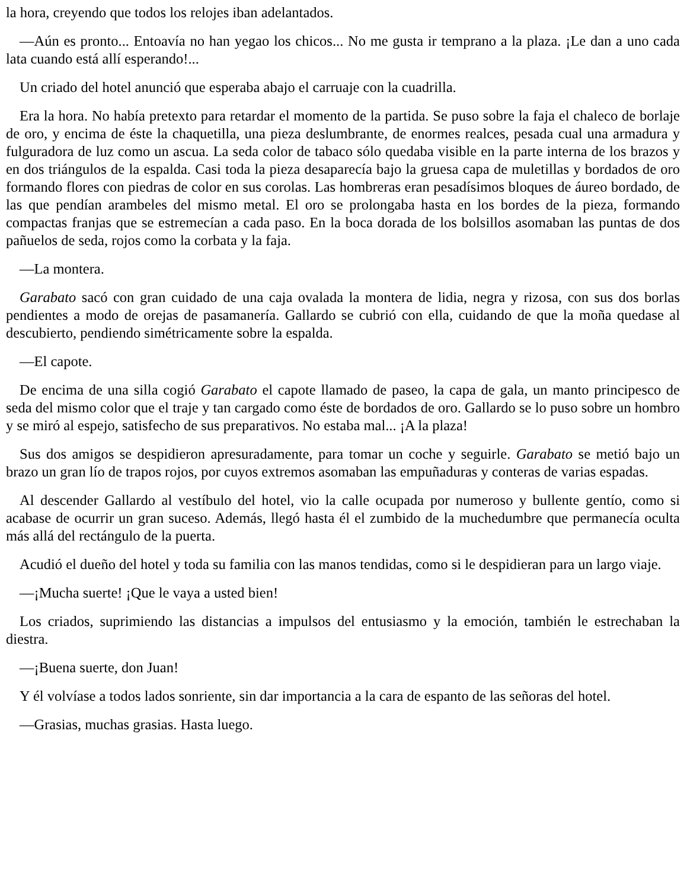la hora, creyendo que todos los relojes iban adelantados.
—Aún es pronto... Entoavía no han yegao los chicos... No me gusta ir temprano a la plaza. ¡Le dan a uno cada lata cuando está allí esperando!...
Un criado del hotel anunció que esperaba abajo el carruaje con la cuadrilla.
Era la hora. No había pretexto para retardar el momento de la partida. Se puso sobre la faja el chaleco de borlaje de oro, y encima de éste la chaquetilla, una pieza deslumbrante, de enormes realces, pesada cual una armadura y fulguradora de luz como un ascua. La seda color de tabaco sólo quedaba visible en la parte interna de los brazos y en dos triángulos de la espalda. Casi toda la pieza desaparecía bajo la gruesa capa de muletillas y bordados de oro formando flores con piedras de color en sus corolas. Las hombreras eran pesadísimos bloques de áureo bordado, de las que pendían arambeles del mismo metal. El oro se prolongaba hasta en los bordes de la pieza, formando compactas franjas que se estremecían a cada paso. En la boca dorada de los bolsillos asomaban las puntas de dos pañuelos de seda, rojos como la corbata y la faja.
—La montera.
Garabato sacó con gran cuidado de una caja ovalada la montera de lidia, negra y rizosa, con sus dos borlas pendientes a modo de orejas de pasamanería. Gallardo se cubrió con ella, cuidando de que la moña quedase al descubierto, pendiendo simétricamente sobre la espalda.
—El capote.
De encima de una silla cogió Garabato el capote llamado de paseo, la capa de gala, un manto principesco de seda del mismo color que el traje y tan cargado como éste de bordados de oro. Gallardo se lo puso sobre un hombro y se miró al espejo, satisfecho de sus preparativos. No estaba mal... ¡A la plaza!
Sus dos amigos se despidieron apresuradamente, para tomar un coche y seguirle. Garabato se metió bajo un brazo un gran lío de trapos rojos, por cuyos extremos asomaban las empuñaduras y conteras de varias espadas.
Al descender Gallardo al vestíbulo del hotel, vio la calle ocupada por numeroso y bullente gentío, como si acabase de ocurrir un gran suceso. Además, llegó hasta él el zumbido de la muchedumbre que permanecía oculta más allá del rectángulo de la puerta.
Acudió el dueño del hotel y toda su familia con las manos tendidas, como si le despidieran para un largo viaje.
—¡Mucha suerte! ¡Que le vaya a usted bien!
Los criados, suprimiendo las distancias a impulsos del entusiasmo y la emoción, también le estrechaban la diestra.
—¡Buena suerte, don Juan!
Y él volvíase a todos lados sonriente, sin dar importancia a la cara de espanto de las señoras del hotel.
—Grasias, muchas grasias. Hasta luego.